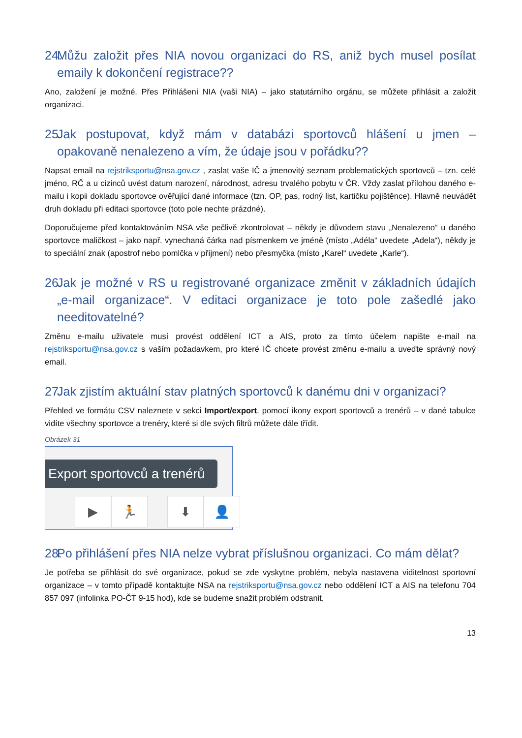24. Můžu založit přes NIA novou organizaci do RS, aniž bych musel posílat emaily k dokončení registrace??
Ano, založení je možné. Přes Přihlášení NIA (vaši NIA) – jako statutárního orgánu, se můžete přihlásit a založit organizaci.
25. Jak postupovat, když mám v databázi sportovců hlášení u jmen – opakovaně nenalezeno a vím, že údaje jsou v pořádku??
Napsat email na rejstriksportu@nsa.gov.cz , zaslat vaše IČ a jmenovitý seznam problematických sportovců – tzn. celé jméno, RČ a u cizinců uvést datum narození, národnost, adresu trvalého pobytu v ČR. Vždy zaslat přílohou daného e-mailu i kopii dokladu sportovce ověřující dané informace (tzn. OP, pas, rodný list, kartičku pojištěnce). Hlavně neuvádět druh dokladu při editaci sportovce (toto pole nechte prázdné).
Doporučujeme před kontaktováním NSA vše pečlivě zkontrolovat – někdy je důvodem stavu „Nenalezeno“ u daného sportovce maličkost – jako např. vynechaná čárka nad písmenkem ve jméně (místo „Adéla“ uvedete „Adela“), někdy je to speciální znak (apostrof nebo pomlčka v příjmení) nebo přesmyčka (místo „Karel“ uvedete „Karle“).
26. Jak je možné v RS u registrované organizace změnit v základních údajích „e-mail organizace“. V editaci organizace je toto pole zašedlé jako needitovatelné?
Změnu e-mailu uživatele musí provést oddělení ICT a AIS, proto za tímto účelem napište e-mail na rejstriksportu@nsa.gov.cz s vaším požadavkem, pro které IČ chcete provést změnu e-mailu a uveďte správný nový email.
27. Jak zjistím aktuální stav platných sportovců k danému dni v organizaci?
Přehled ve formátu CSV naleznete v sekci Import/export, pomocí ikony export sportovců a trenérů – v dané tabulce vidíte všechny sportovce a trenéry, které si dle svých filtrů můžete dále třídit.
Obrázek 31
Export sportovců a trenérů
▶ 🏃 ⬇ 👤
28. Po přihlášení přes NIA nelze vybrat příslušnou organizaci. Co mám dělat?
Je potřeba se přihlásit do své organizace, pokud se zde vyskytne problém, nebyla nastavena viditelnost sportovní organizace – v tomto případě kontaktujte NSA na rejstriksportu@nsa.gov.cz nebo oddělení ICT a AIS na telefonu 704 857 097 (infolinka PO-ČT 9-15 hod), kde se budeme snažit problém odstranit.
13